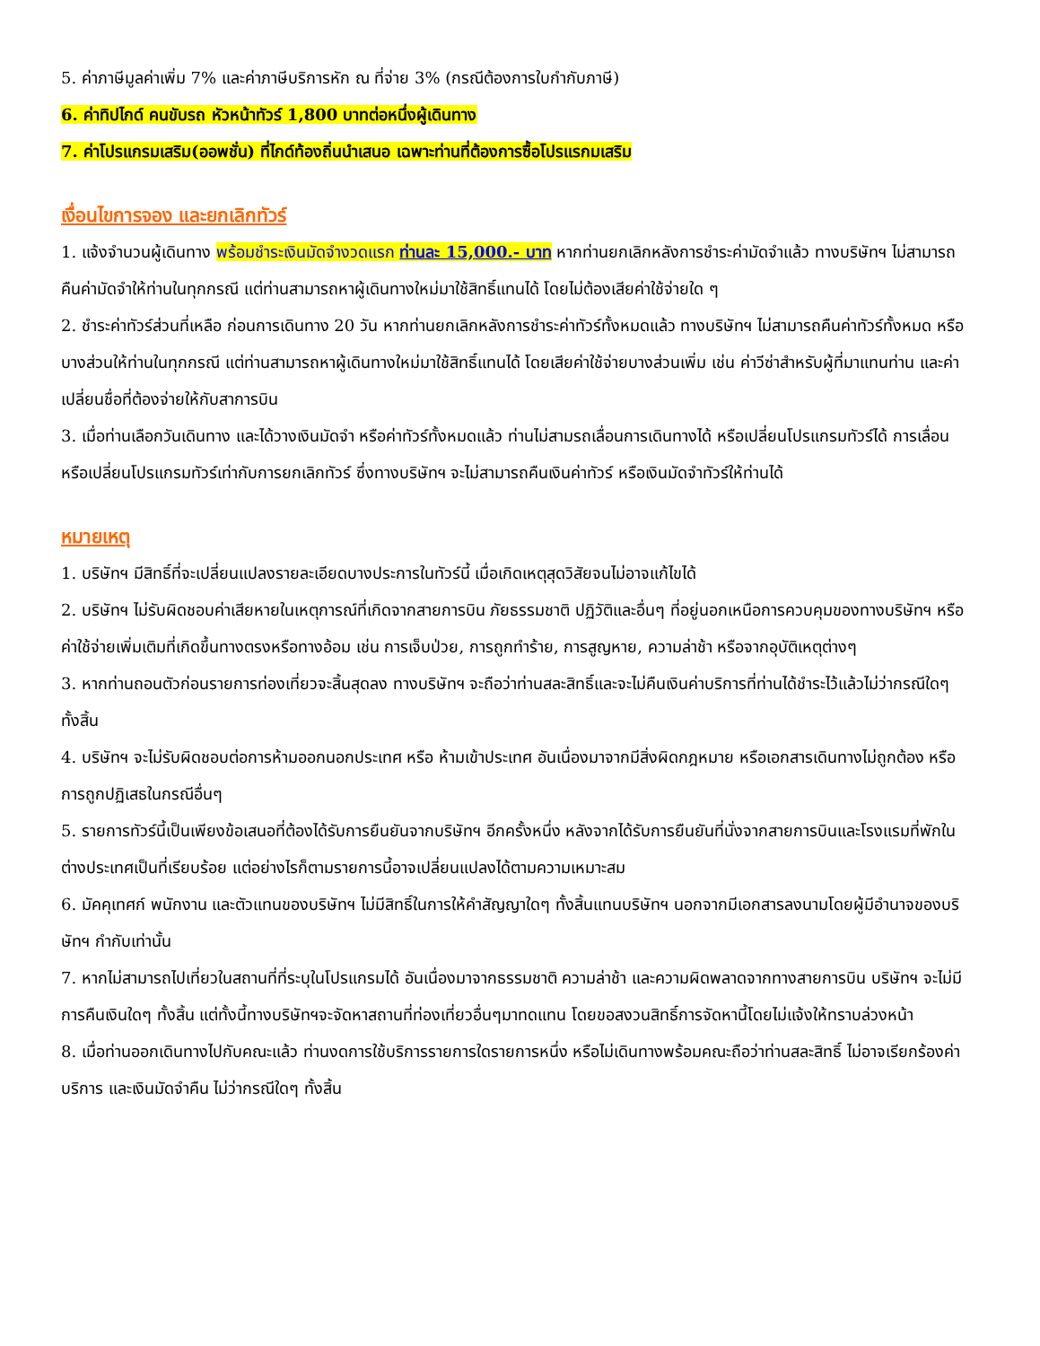5. ค่าภาษีมูลค่าเพิ่ม 7% และค่าภาษีบริการหัก ณ ที่จ่าย 3% (กรณีต้องการใบกำกับภาษี)
6. ค่าทิปไกด์ คนขับรถ หัวหน้าทัวร์ 1,800 บาทต่อหนึ่งผู้เดินทาง
7. ค่าโปรแกรมเสริม(ออพชั่น) ที่ไกด์ท้องถิ่นนำเสนอ เฉพาะท่านที่ต้องการซื้อโปรแรกมเสริม
เงื่อนไขการจอง และยกเลิกทัวร์
1. แจ้งจำนวนผู้เดินทาง พร้อมชำระเงินมัดจำงวดแรก ท่านละ 15,000.- บาท หากท่านยกเลิกหลังการชำระค่ามัดจำแล้ว ทางบริษัทฯ ไม่สามารถคืนค่ามัดจำให้ท่านในทุกกรณี แต่ท่านสามารถหาผู้เดินทางใหม่มาใช้สิทธิ์แทนได้ โดยไม่ต้องเสียค่าใช้จ่ายใด ๆ
2. ชำระค่าทัวร์ส่วนที่เหลือ ก่อนการเดินทาง 20 วัน หากท่านยกเลิกหลังการชำระค่าทัวร์ทั้งหมดแล้ว ทางบริษัทฯ ไม่สามารถคืนค่าทัวร์ทั้งหมด หรือบางส่วนให้ท่านในทุกกรณี แต่ท่านสามารถหาผู้เดินทางใหม่มาใช้สิทธิ์แทนได้ โดยเสียค่าใช้จ่ายบางส่วนเพิ่ม เช่น ค่าวีซ่าสำหรับผู้ที่มาแทนท่าน และค่าเปลี่ยนชื่อที่ต้องจ่ายให้กับสาการบิน
3. เมื่อท่านเลือกวันเดินทาง และได้วางเงินมัดจำ หรือค่าทัวร์ทั้งหมดแล้ว ท่านไม่สามรถเลื่อนการเดินทางได้ หรือเปลี่ยนโปรแกรมทัวร์ได้ การเลื่อนหรือเปลี่ยนโปรแกรมทัวร์เท่ากับการยกเลิกทัวร์ ซึ่งทางบริษัทฯ จะไม่สามารถคืนเงินค่าทัวร์ หรือเงินมัดจำทัวร์ให้ท่านได้
หมายเหตุ
1. บริษัทฯ มีสิทธิ์ที่จะเปลี่ยนแปลงรายละเอียดบางประการในทัวร์นี้ เมื่อเกิดเหตุสุดวิสัยจนไม่อาจแก้ไขได้
2. บริษัทฯ ไม่รับผิดชอบค่าเสียหายในเหตุการณ์ที่เกิดจากสายการบิน ภัยธรรมชาติ ปฏิวัติและอื่นๆ ที่อยู่นอกเหนือการควบคุมของทางบริษัทฯ หรือค่าใช้จ่ายเพิ่มเติมที่เกิดขึ้นทางตรงหรือทางอ้อม เช่น การเจ็บป่วย, การถูกทำร้าย, การสูญหาย, ความล่าช้า หรือจากอุบัติเหตุต่างๆ
3. หากท่านถอนตัวก่อนรายการท่องเที่ยวจะสิ้นสุดลง ทางบริษัทฯ จะถือว่าท่านสละสิทธิ์และจะไม่คืนเงินค่าบริการที่ท่านได้ชำระไว้แล้วไม่ว่ากรณีใดๆ ทั้งสิ้น
4. บริษัทฯ จะไม่รับผิดชอบต่อการห้ามออกนอกประเทศ หรือ ห้ามเข้าประเทศ อันเนื่องมาจากมีสิ่งผิดกฎหมาย หรือเอกสารเดินทางไม่ถูกต้อง หรือ การถูกปฏิเสธในกรณีอื่นๆ
5. รายการทัวร์นี้เป็นเพียงข้อเสนอที่ต้องได้รับการยืนยันจากบริษัทฯ อีกครั้งหนึ่ง หลังจากได้รับการยืนยันที่นั่งจากสายการบินและโรงแรมที่พักในต่างประเทศเป็นที่เรียบร้อย แต่อย่างไรก็ตามรายการนี้อาจเปลี่ยนแปลงได้ตามความเหมาะสม
6. มัคคุเทศก์ พนักงาน และตัวแทนของบริษัทฯ ไม่มีสิทธิ์ในการให้คำสัญญาใดๆ ทั้งสิ้นแทนบริษัทฯ นอกจากมีเอกสารลงนามโดยผู้มีอำนาจของบริษัทฯ กำกับเท่านั้น
7. หากไม่สามารถไปเที่ยวในสถานที่ที่ระบุในโปรแกรมได้ อันเนื่องมาจากธรรมชาติ ความล่าช้า และความผิดพลาดจากทางสายการบิน บริษัทฯ จะไม่มีการคืนเงินใดๆ ทั้งสิ้น แต่ทั้งนี้ทางบริษัทฯจะจัดหาสถานที่ท่องเที่ยวอื่นๆมาทดแทน โดยขอสงวนสิทธิ์การจัดหานี้โดยไม่แจ้งให้ทราบล่วงหน้า
8. เมื่อท่านออกเดินทางไปกับคณะแล้ว ท่านงดการใช้บริการรายการใดรายการหนึ่ง หรือไม่เดินทางพร้อมคณะถือว่าท่านสละสิทธิ์ ไม่อาจเรียกร้องค่าบริการ และเงินมัดจำคืน ไม่ว่ากรณีใดๆ ทั้งสิ้น